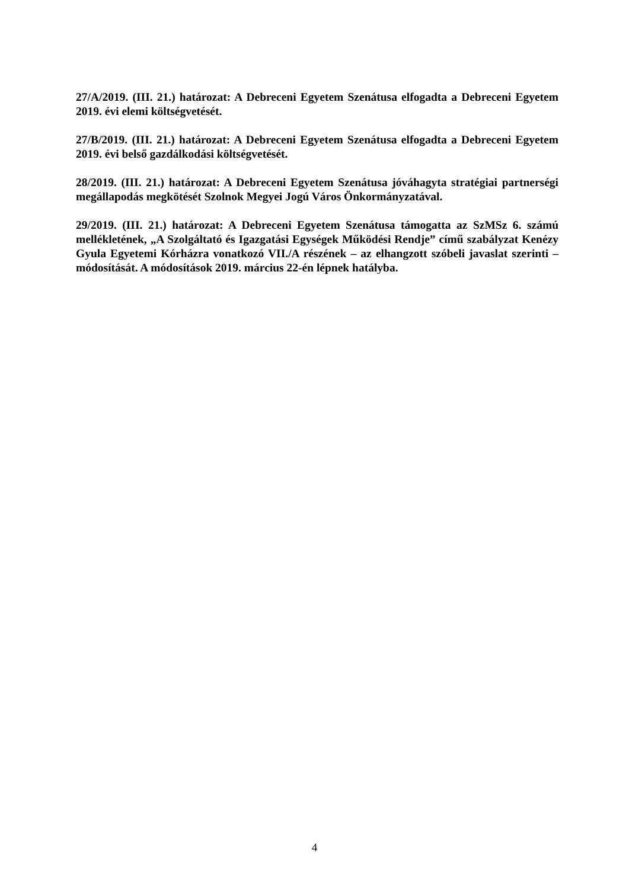27/A/2019. (III. 21.) határozat: A Debreceni Egyetem Szenátusa elfogadta a Debreceni Egyetem 2019. évi elemi költségvetését.
27/B/2019. (III. 21.) határozat: A Debreceni Egyetem Szenátusa elfogadta a Debreceni Egyetem 2019. évi belső gazdálkodási költségvetését.
28/2019. (III. 21.) határozat: A Debreceni Egyetem Szenátusa jóváhagyta stratégiai partnerségi megállapodás megkötését Szolnok Megyei Jogú Város Önkormányzatával.
29/2019. (III. 21.) határozat: A Debreceni Egyetem Szenátusa támogatta az SzMSz 6. számú mellékletének, „A Szolgáltató és Igazgatási Egységek Működési Rendje” című szabályzat Kenézy Gyula Egyetemi Kórházra vonatkozó VII./A részének – az elhangzott szóbeli javaslat szerinti – módosítását. A módosítások 2019. március 22-én lépnek hatályba.
4